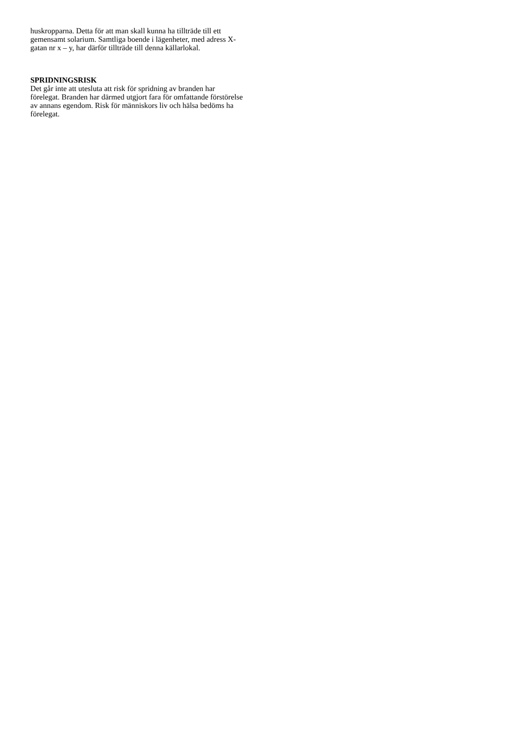huskropparna. Detta för att man skall kunna ha tillträde till ett
gemensamt solarium. Samtliga boende i lägenheter, med adress X-
gatan nr x – y, har därför tillträde till denna källarlokal.
SPRIDNINGSRISK
Det går inte att utesluta att risk för spridning av branden har
förelegat. Branden har därmed utgjort fara för omfattande förstörelse
av annans egendom. Risk för människors liv och hälsa bedöms ha
förelegat.